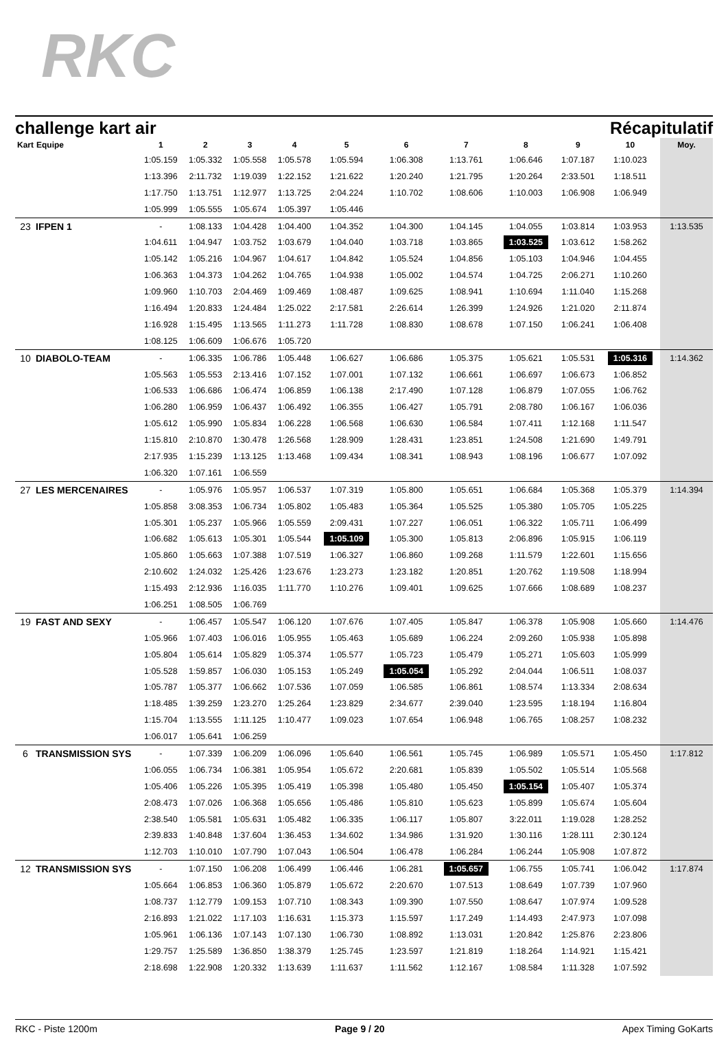RKC
challenge kart air Récapitulatif
| Kart | Equipe | 1 | 2 | 3 | 4 | 5 | 6 | 7 | 8 | 9 | 10 | Moy. |
| --- | --- | --- | --- | --- | --- | --- | --- | --- | --- | --- | --- | --- |
| | | 1:05.159 | 1:05.332 | 1:05.558 | 1:05.578 | 1:05.594 | 1:06.308 | 1:13.761 | 1:06.646 | 1:07.187 | 1:10.023 | |
| | | 1:13.396 | 2:11.732 | 1:19.039 | 1:22.152 | 1:21.622 | 1:20.240 | 1:21.795 | 1:20.264 | 2:33.501 | 1:18.511 | |
| | | 1:17.750 | 1:13.751 | 1:12.977 | 1:13.725 | 2:04.224 | 1:10.702 | 1:08.606 | 1:10.003 | 1:06.908 | 1:06.949 | |
| | | 1:05.999 | 1:05.555 | 1:05.674 | 1:05.397 | 1:05.446 | | | | | | |
| 23 | IFPEN 1 | - | 1:08.133 | 1:04.428 | 1:04.400 | 1:04.352 | 1:04.300 | 1:04.145 | 1:04.055 | 1:03.814 | 1:03.953 | 1:13.535 |
| | | 1:04.611 | 1:04.947 | 1:03.752 | 1:03.679 | 1:04.040 | 1:03.718 | 1:03.865 | 1:03.525 | 1:03.612 | 1:58.262 | |
| | | 1:05.142 | 1:05.216 | 1:04.967 | 1:04.617 | 1:04.842 | 1:05.524 | 1:04.856 | 1:05.103 | 1:04.946 | 1:04.455 | |
| | | 1:06.363 | 1:04.373 | 1:04.262 | 1:04.765 | 1:04.938 | 1:05.002 | 1:04.574 | 1:04.725 | 2:06.271 | 1:10.260 | |
| | | 1:09.960 | 1:10.703 | 2:04.469 | 1:09.469 | 1:08.487 | 1:09.625 | 1:08.941 | 1:10.694 | 1:11.040 | 1:15.268 | |
| | | 1:16.494 | 1:20.833 | 1:24.484 | 1:25.022 | 2:17.581 | 2:26.614 | 1:26.399 | 1:24.926 | 1:21.020 | 2:11.874 | |
| | | 1:16.928 | 1:15.495 | 1:13.565 | 1:11.273 | 1:11.728 | 1:08.830 | 1:08.678 | 1:07.150 | 1:06.241 | 1:06.408 | |
| | | 1:08.125 | 1:06.609 | 1:06.676 | 1:05.720 | | | | | | | |
| 10 | DIABOLO-TEAM | - | 1:06.335 | 1:06.786 | 1:05.448 | 1:06.627 | 1:06.686 | 1:05.375 | 1:05.621 | 1:05.531 | 1:05.316 | 1:14.362 |
| | | 1:05.563 | 1:05.553 | 2:13.416 | 1:07.152 | 1:07.001 | 1:07.132 | 1:06.661 | 1:06.697 | 1:06.673 | 1:06.852 | |
| | | 1:06.533 | 1:06.686 | 1:06.474 | 1:06.859 | 1:06.138 | 2:17.490 | 1:07.128 | 1:06.879 | 1:07.055 | 1:06.762 | |
| | | 1:06.280 | 1:06.959 | 1:06.437 | 1:06.492 | 1:06.355 | 1:06.427 | 1:05.791 | 2:08.780 | 1:06.167 | 1:06.036 | |
| | | 1:05.612 | 1:05.990 | 1:05.834 | 1:06.228 | 1:06.568 | 1:06.630 | 1:06.584 | 1:07.411 | 1:12.168 | 1:11.547 | |
| | | 1:15.810 | 2:10.870 | 1:30.478 | 1:26.568 | 1:28.909 | 1:28.431 | 1:23.851 | 1:24.508 | 1:21.690 | 1:49.791 | |
| | | 2:17.935 | 1:15.239 | 1:13.125 | 1:13.468 | 1:09.434 | 1:08.341 | 1:08.943 | 1:08.196 | 1:06.677 | 1:07.092 | |
| | | 1:06.320 | 1:07.161 | 1:06.559 | | | | | | | | |
| 27 | LES MERCENAIRES | - | 1:05.976 | 1:05.957 | 1:06.537 | 1:07.319 | 1:05.800 | 1:05.651 | 1:06.684 | 1:05.368 | 1:05.379 | 1:14.394 |
| | | 1:05.858 | 3:08.353 | 1:06.734 | 1:05.802 | 1:05.483 | 1:05.364 | 1:05.525 | 1:05.380 | 1:05.705 | 1:05.225 | |
| | | 1:05.301 | 1:05.237 | 1:05.966 | 1:05.559 | 2:09.431 | 1:07.227 | 1:06.051 | 1:06.322 | 1:05.711 | 1:06.499 | |
| | | 1:06.682 | 1:05.613 | 1:05.301 | 1:05.544 | 1:05.109 | 1:05.300 | 1:05.813 | 2:06.896 | 1:05.915 | 1:06.119 | |
| | | 1:05.860 | 1:05.663 | 1:07.388 | 1:07.519 | 1:06.327 | 1:06.860 | 1:09.268 | 1:11.579 | 1:22.601 | 1:15.656 | |
| | | 2:10.602 | 1:24.032 | 1:25.426 | 1:23.676 | 1:23.273 | 1:23.182 | 1:20.851 | 1:20.762 | 1:19.508 | 1:18.994 | |
| | | 1:15.493 | 2:12.936 | 1:16.035 | 1:11.770 | 1:10.276 | 1:09.401 | 1:09.625 | 1:07.666 | 1:08.689 | 1:08.237 | |
| | | 1:06.251 | 1:08.505 | 1:06.769 | | | | | | | | |
| 19 | FAST AND SEXY | - | 1:06.457 | 1:05.547 | 1:06.120 | 1:07.676 | 1:07.405 | 1:05.847 | 1:06.378 | 1:05.908 | 1:05.660 | 1:14.476 |
| | | 1:05.966 | 1:07.403 | 1:06.016 | 1:05.955 | 1:05.463 | 1:05.689 | 1:06.224 | 2:09.260 | 1:05.938 | 1:05.898 | |
| | | 1:05.804 | 1:05.614 | 1:05.829 | 1:05.374 | 1:05.577 | 1:05.723 | 1:05.479 | 1:05.271 | 1:05.603 | 1:05.999 | |
| | | 1:05.528 | 1:59.857 | 1:06.030 | 1:05.153 | 1:05.249 | 1:05.054 | 1:05.292 | 2:04.044 | 1:06.511 | 1:08.037 | |
| | | 1:05.787 | 1:05.377 | 1:06.662 | 1:07.536 | 1:07.059 | 1:06.585 | 1:06.861 | 1:08.574 | 1:13.334 | 2:08.634 | |
| | | 1:18.485 | 1:39.259 | 1:23.270 | 1:25.264 | 1:23.829 | 2:34.677 | 2:39.040 | 1:23.595 | 1:18.194 | 1:16.804 | |
| | | 1:15.704 | 1:13.555 | 1:11.125 | 1:10.477 | 1:09.023 | 1:07.654 | 1:06.948 | 1:06.765 | 1:08.257 | 1:08.232 | |
| | | 1:06.017 | 1:05.641 | 1:06.259 | | | | | | | | |
| 6 | TRANSMISSION SYS | - | 1:07.339 | 1:06.209 | 1:06.096 | 1:05.640 | 1:06.561 | 1:05.745 | 1:06.989 | 1:05.571 | 1:05.450 | 1:17.812 |
| | | 1:06.055 | 1:06.734 | 1:06.381 | 1:05.954 | 1:05.672 | 2:20.681 | 1:05.839 | 1:05.502 | 1:05.514 | 1:05.568 | |
| | | 1:05.406 | 1:05.226 | 1:05.395 | 1:05.419 | 1:05.398 | 1:05.480 | 1:05.450 | 1:05.154 | 1:05.407 | 1:05.374 | |
| | | 2:08.473 | 1:07.026 | 1:06.368 | 1:05.656 | 1:05.486 | 1:05.810 | 1:05.623 | 1:05.899 | 1:05.674 | 1:05.604 | |
| | | 2:38.540 | 1:05.581 | 1:05.631 | 1:05.482 | 1:06.335 | 1:06.117 | 1:05.807 | 3:22.011 | 1:19.028 | 1:28.252 | |
| | | 2:39.833 | 1:40.848 | 1:37.604 | 1:36.453 | 1:34.602 | 1:34.986 | 1:31.920 | 1:30.116 | 1:28.111 | 2:30.124 | |
| | | 1:12.703 | 1:10.010 | 1:07.790 | 1:07.043 | 1:06.504 | 1:06.478 | 1:06.284 | 1:06.244 | 1:05.908 | 1:07.872 | |
| 12 | TRANSMISSION SYS | - | 1:07.150 | 1:06.208 | 1:06.499 | 1:06.446 | 1:06.281 | 1:05.657 | 1:06.755 | 1:05.741 | 1:06.042 | 1:17.874 |
| | | 1:05.664 | 1:06.853 | 1:06.360 | 1:05.879 | 1:05.672 | 2:20.670 | 1:07.513 | 1:08.649 | 1:07.739 | 1:07.960 | |
| | | 1:08.737 | 1:12.779 | 1:09.153 | 1:07.710 | 1:08.343 | 1:09.390 | 1:07.550 | 1:08.647 | 1:07.974 | 1:09.528 | |
| | | 2:16.893 | 1:21.022 | 1:17.103 | 1:16.631 | 1:15.373 | 1:15.597 | 1:17.249 | 1:14.493 | 2:47.973 | 1:07.098 | |
| | | 1:05.961 | 1:06.136 | 1:07.143 | 1:07.130 | 1:06.730 | 1:08.892 | 1:13.031 | 1:20.842 | 1:25.876 | 2:23.806 | |
| | | 1:29.757 | 1:25.589 | 1:36.850 | 1:38.379 | 1:25.745 | 1:23.597 | 1:21.819 | 1:18.264 | 1:14.921 | 1:15.421 | |
| | | 2:18.698 | 1:22.908 | 1:20.332 | 1:13.639 | 1:11.637 | 1:11.562 | 1:12.167 | 1:08.584 | 1:11.328 | 1:07.592 | |
RKC - Piste 1200m Page 9 / 20 Apex Timing GoKarts